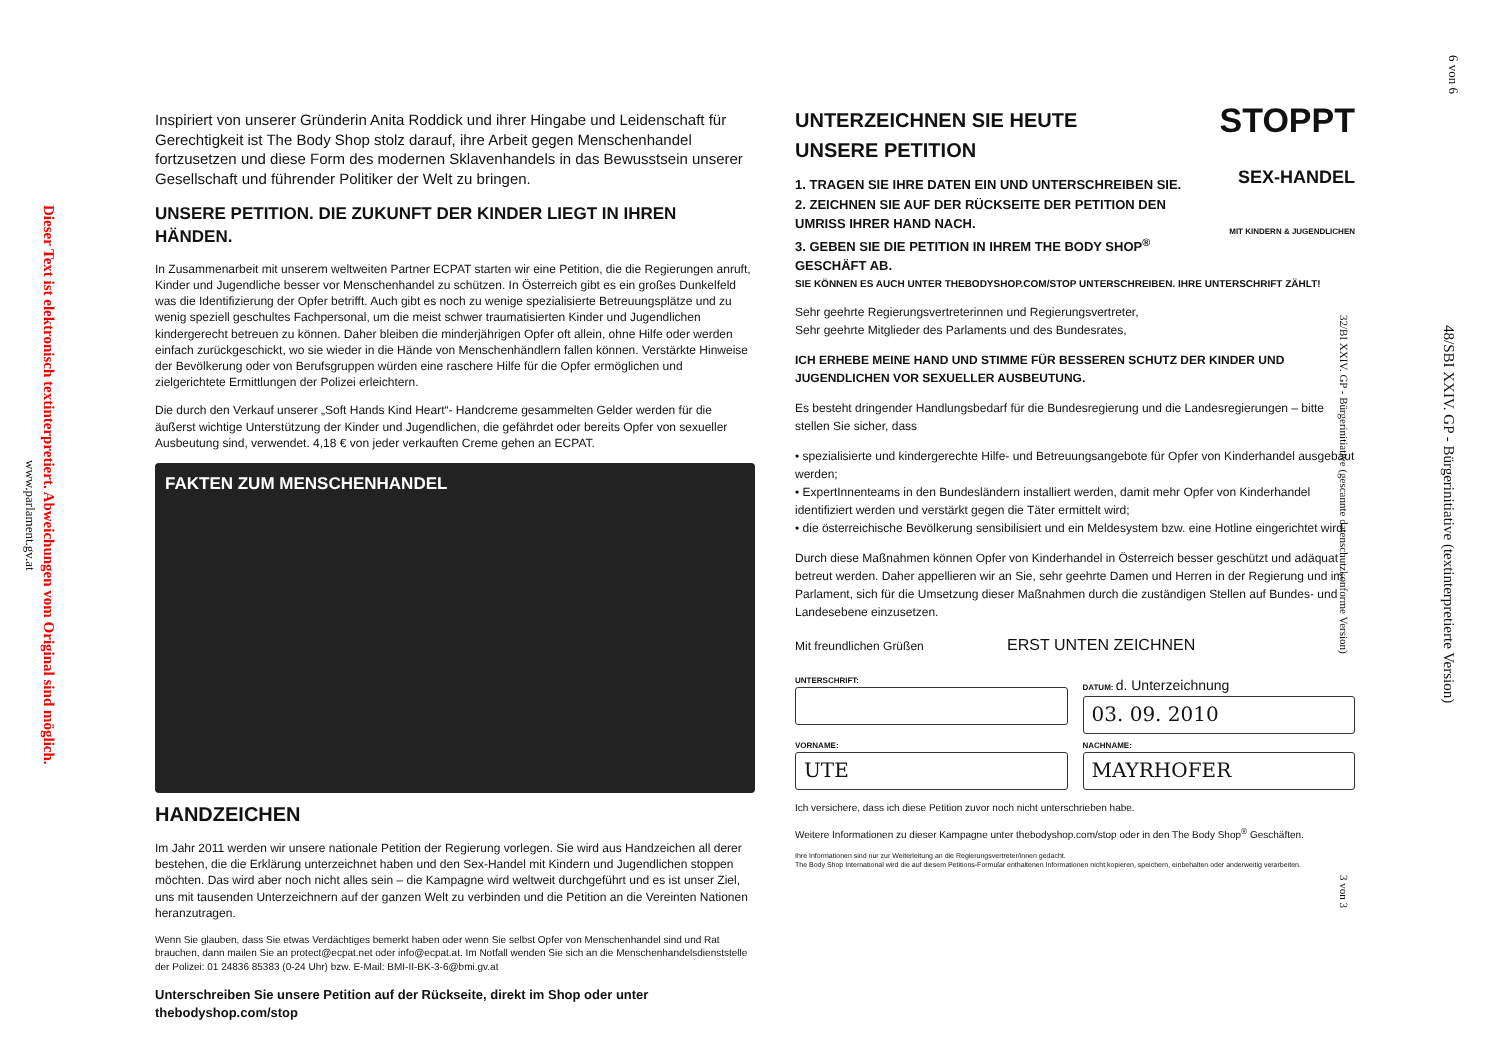Dieser Text ist elektronisch textinterpretiert. Abweichungen vom Original sind möglich.
www.parlament.gv.at
6 von 6
48/SBI XXIV. GP - Bürgerinitiative (textinterpretierte Version)
Inspiriert von unserer Gründerin Anita Roddick und ihrer Hingabe und Leidenschaft für Gerechtigkeit ist The Body Shop stolz darauf, ihre Arbeit gegen Menschenhandel fortzusetzen und diese Form des modernen Sklavenhandels in das Bewusstsein unserer Gesellschaft und führender Politiker der Welt zu bringen.
UNSERE PETITION. DIE ZUKUNFT DER KINDER LIEGT IN IHREN HÄNDEN.
In Zusammenarbeit mit unserem weltweiten Partner ECPAT starten wir eine Petition, die die Regierungen anruft, Kinder und Jugendliche besser vor Menschenhandel zu schützen. In Österreich gibt es ein großes Dunkelfeld was die Identifizierung der Opfer betrifft. Auch gibt es noch zu wenige spezialisierte Betreuungsplätze und zu wenig speziell geschultes Fachpersonal, um die meist schwer traumatisierten Kinder und Jugendlichen kindergerecht betreuen zu können. Daher bleiben die minderjährigen Opfer oft allein, ohne Hilfe oder werden einfach zurückgeschickt, wo sie wieder in die Hände von Menschenhändlern fallen können. Verstärkte Hinweise der Bevölkerung oder von Berufsgruppen würden eine raschere Hilfe für die Opfer ermöglichen und zielgerichtete Ermittlungen der Polizei erleichtern.
Die durch den Verkauf unserer „Soft Hands Kind Heart“- Handcreme gesammelten Gelder werden für die äußerst wichtige Unterstützung der Kinder und Jugendlichen, die gefährdet oder bereits Opfer von sexueller Ausbeutung sind, verwendet. 4,18 € von jeder verkauften Creme gehen an ECPAT.
FAKTEN ZUM MENSCHENHANDEL
HANDZEICHEN
Im Jahr 2011 werden wir unsere nationale Petition der Regierung vorlegen. Sie wird aus Handzeichen all derer bestehen, die die Erklärung unterzeichnet haben und den Sex-Handel mit Kindern und Jugendlichen stoppen möchten. Das wird aber noch nicht alles sein – die Kampagne wird weltweit durchgeführt und es ist unser Ziel, uns mit tausenden Unterzeichnern auf der ganzen Welt zu verbinden und die Petition an die Vereinten Nationen heranzutragen.
Wenn Sie glauben, dass Sie etwas Verdächtiges bemerkt haben oder wenn Sie selbst Opfer von Menschenhandel sind und Rat brauchen, dann mailen Sie an protect@ecpat.net oder info@ecpat.at. Im Notfall wenden Sie sich an die Menschenhandelsdienststelle der Polizei: 01 24836 85383 (0-24 Uhr) bzw. E-Mail: BMI-II-BK-3-6@bmi.gv.at
Unterschreiben Sie unsere Petition auf der Rückseite, direkt im Shop oder unter thebodyshop.com/stop
UNTERZEICHNEN SIE HEUTE
UNSERE PETITION
1. TRAGEN SIE IHRE DATEN EIN UND UNTERSCHREIBEN SIE.
2. ZEICHNEN SIE AUF DER RÜCKSEITE DER PETITION DEN UMRISS IHRER HAND NACH.
3. GEBEN SIE DIE PETITION IN IHREM THE BODY SHOP<sup>®</sup> GESCHÄFT AB.
STOPPT
SEX-HANDEL
MIT KINDERN & JUGENDLICHEN
SIE KÖNNEN ES AUCH UNTER THEBODYSHOP.COM/STOP UNTERSCHREIBEN. IHRE UNTERSCHRIFT ZÄHLT!
Sehr geehrte Regierungsvertreterinnen und Regierungsvertreter,
Sehr geehrte Mitglieder des Parlaments und des Bundesrates,
ICH ERHEBE MEINE HAND UND STIMME FÜR BESSEREN SCHUTZ DER KINDER UND JUGENDLICHEN VOR SEXUELLER AUSBEUTUNG.
Es besteht dringender Handlungsbedarf für die Bundesregierung und die Landesregierungen – bitte stellen Sie sicher, dass
• spezialisierte und kindergerechte Hilfe- und Betreuungsangebote für Opfer von Kinderhandel ausgebaut werden;
• ExpertInnenteams in den Bundesländern installiert werden, damit mehr Opfer von Kinderhandel identifiziert werden und verstärkt gegen die Täter ermittelt wird;
• die österreichische Bevölkerung sensibilisiert und ein Meldesystem bzw. eine Hotline eingerichtet wird.
Durch diese Maßnahmen können Opfer von Kinderhandel in Österreich besser geschützt und adäquat betreut werden. Daher appellieren wir an Sie, sehr geehrte Damen und Herren in der Regierung und im Parlament, sich für die Umsetzung dieser Maßnahmen durch die zuständigen Stellen auf Bundes- und Landesebene einzusetzen.
Mit freundlichen Grüßen ERST UNTEN ZEICHNEN
UNTERSCHRIFT: DATUM: d. Unterzeichnung
03. 09. 2010
VORNAME:
UTE
NACHNAME:
MAYRHOFER
Ich versichere, dass ich diese Petition zuvor noch nicht unterschrieben habe.
Weitere Informationen zu dieser Kampagne unter thebodyshop.com/stop oder in den The Body Shop<sup>®</sup> Geschäften.
Ihre Informationen sind nur zur Weiterleitung an die Regierungsvertreter/innen gedacht.
The Body Shop International wird die auf diesem Petitions-Formular enthaltenen Informationen nicht kopieren, speichern, einbehalten oder anderweitig verarbeiten.
32/BI XXIV. GP - Bürgerinitiative (gescannte datenschutzkonforme Version)
3 von 3